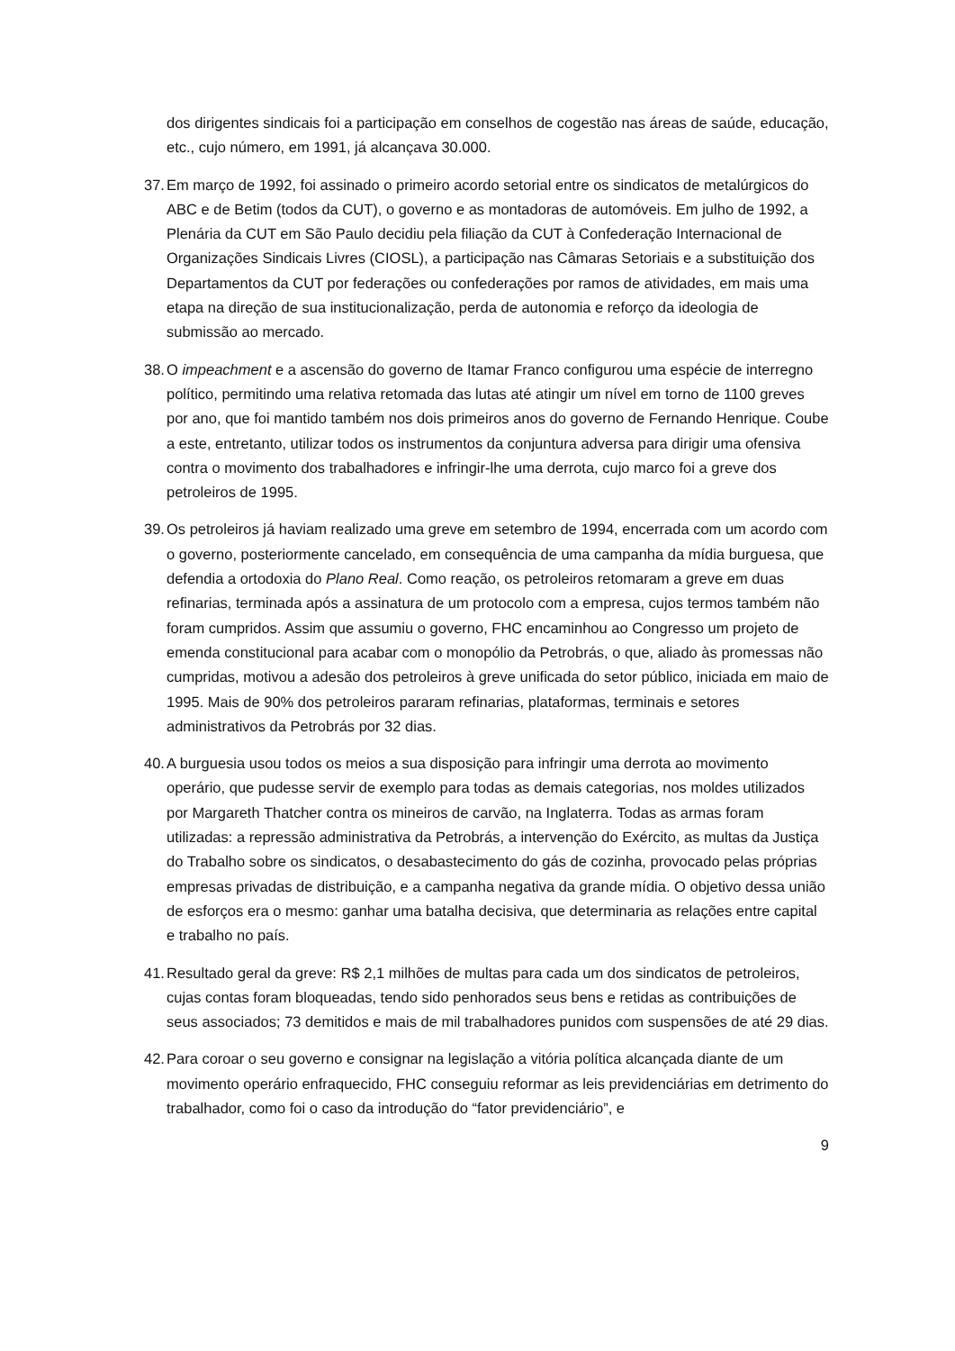dos dirigentes sindicais foi a participação em conselhos de cogestão nas áreas de saúde, educação, etc., cujo número, em 1991, já alcançava 30.000.
37.
Em março de 1992, foi assinado o primeiro acordo setorial entre os sindicatos de metalúrgicos do ABC e de Betim (todos da CUT), o governo e as montadoras de automóveis. Em julho de 1992, a Plenária da CUT em São Paulo decidiu pela filiação da CUT à Confederação Internacional de Organizações Sindicais Livres (CIOSL), a participação nas Câmaras Setoriais e a substituição dos Departamentos da CUT por federações ou confederações por ramos de atividades, em mais uma etapa na direção de sua institucionalização, perda de autonomia e reforço da ideologia de submissão ao mercado.
38.
O impeachment e a ascensão do governo de Itamar Franco configurou uma espécie de interregno político, permitindo uma relativa retomada das lutas até atingir um nível em torno de 1100 greves por ano, que foi mantido também nos dois primeiros anos do governo de Fernando Henrique. Coube a este, entretanto, utilizar todos os instrumentos da conjuntura adversa para dirigir uma ofensiva contra o movimento dos trabalhadores e infringir-lhe uma derrota, cujo marco foi a greve dos petroleiros de 1995.
39.
Os petroleiros já haviam realizado uma greve em setembro de 1994, encerrada com um acordo com o governo, posteriormente cancelado, em consequência de uma campanha da mídia burguesa, que defendia a ortodoxia do Plano Real. Como reação, os petroleiros retomaram a greve em duas refinarias, terminada após a assinatura de um protocolo com a empresa, cujos termos também não foram cumpridos. Assim que assumiu o governo, FHC encaminhou ao Congresso um projeto de emenda constitucional para acabar com o monopólio da Petrobrás, o que, aliado às promessas não cumpridas, motivou a adesão dos petroleiros à greve unificada do setor público, iniciada em maio de 1995. Mais de 90% dos petroleiros pararam refinarias, plataformas, terminais e setores administrativos da Petrobrás por 32 dias.
40.
A burguesia usou todos os meios a sua disposição para infringir uma derrota ao movimento operário, que pudesse servir de exemplo para todas as demais categorias, nos moldes utilizados por Margareth Thatcher contra os mineiros de carvão, na Inglaterra. Todas as armas foram utilizadas: a repressão administrativa da Petrobrás, a intervenção do Exército, as multas da Justiça do Trabalho sobre os sindicatos, o desabastecimento do gás de cozinha, provocado pelas próprias empresas privadas de distribuição, e a campanha negativa da grande mídia. O objetivo dessa união de esforços era o mesmo: ganhar uma batalha decisiva, que determinaria as relações entre capital e trabalho no país.
41.
Resultado geral da greve: R$ 2,1 milhões de multas para cada um dos sindicatos de petroleiros, cujas contas foram bloqueadas, tendo sido penhorados seus bens e retidas as contribuições de seus associados; 73 demitidos e mais de mil trabalhadores punidos com suspensões de até 29 dias.
42.
Para coroar o seu governo e consignar na legislação a vitória política alcançada diante de um movimento operário enfraquecido, FHC conseguiu reformar as leis previdenciárias em detrimento do trabalhador, como foi o caso da introdução do “fator previdenciário”, e
9